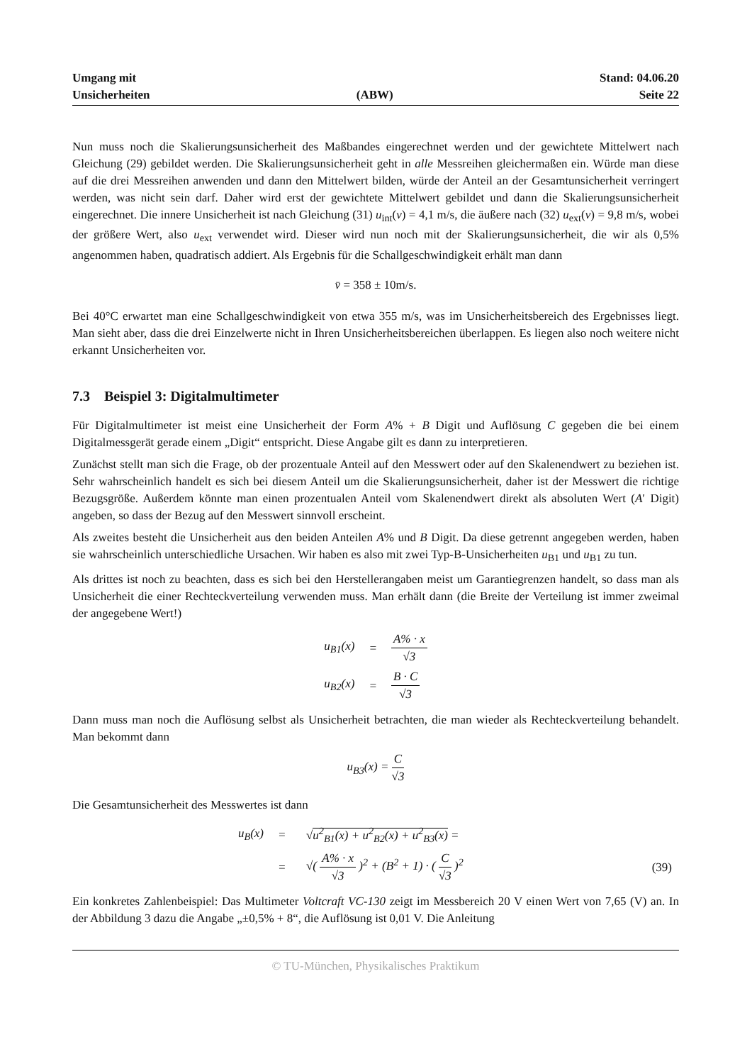Umgang mit
Unsicherheiten
(ABW)
Stand: 04.06.20
Seite 22
Nun muss noch die Skalierungsunsicherheit des Maßbandes eingerechnet werden und der gewichtete Mittelwert nach Gleichung (29) gebildet werden. Die Skalierungsunsicherheit geht in alle Messreihen gleichermaßen ein. Würde man diese auf die drei Messreihen anwenden und dann den Mittelwert bilden, würde der Anteil an der Gesamtunsicherheit verringert werden, was nicht sein darf. Daher wird erst der gewichtete Mittelwert gebildet und dann die Skalierungsunsicherheit eingerechnet. Die innere Unsicherheit ist nach Gleichung (31) u<sub>int</sub>(v) = 4,1 m/s, die äußere nach (32) u<sub>ext</sub>(v) = 9,8 m/s, wobei der größere Wert, also u<sub>ext</sub> verwendet wird. Dieser wird nun noch mit der Skalierungsunsicherheit, die wir als 0,5% angenommen haben, quadratisch addiert. Als Ergebnis für die Schallgeschwindigkeit erhält man dann
v̄ = 358 ± 10m/s.
Bei 40°C erwartet man eine Schallgeschwindigkeit von etwa 355 m/s, was im Unsicherheitsbereich des Ergebnisses liegt. Man sieht aber, dass die drei Einzelwerte nicht in Ihren Unsicherheitsbereichen überlappen. Es liegen also noch weitere nicht erkannt Unsicherheiten vor.
7.3 Beispiel 3: Digitalmultimeter
Für Digitalmultimeter ist meist eine Unsicherheit der Form A% + B Digit und Auflösung C gegeben die bei einem Digitalmessgerät gerade einem „Digit“ entspricht. Diese Angabe gilt es dann zu interpretieren.
Zunächst stellt man sich die Frage, ob der prozentuale Anteil auf den Messwert oder auf den Skalenendwert zu beziehen ist. Sehr wahrscheinlich handelt es sich bei diesem Anteil um die Skalierungsunsicherheit, daher ist der Messwert die richtige Bezugsgröße. Außerdem könnte man einen prozentualen Anteil vom Skalenendwert direkt als absoluten Wert (A′ Digit) angeben, so dass der Bezug auf den Messwert sinnvoll erscheint.
Als zweites besteht die Unsicherheit aus den beiden Anteilen A% und B Digit. Da diese getrennt angegeben werden, haben sie wahrscheinlich unterschiedliche Ursachen. Wir haben es also mit zwei Typ-B-Unsicherheiten u<sub>B1</sub> und u<sub>B1</sub> zu tun.
Als drittes ist noch zu beachten, dass es sich bei den Herstellerangaben meist um Garantiegrenzen handelt, so dass man als Unsicherheit die einer Rechteckverteilung verwenden muss. Man erhält dann (die Breite der Verteilung ist immer zweimal der angegebene Wert!)
| u<sub>B1</sub>(x) | = | A% · x √3 |
| u<sub>B2</sub>(x) | = | B · C √3 |
Dann muss man noch die Auflösung selbst als Unsicherheit betrachten, die man wieder als Rechteckverteilung behandelt. Man bekommt dann
u<sub>B3</sub>(x) = C √3
Die Gesamtunsicherheit des Messwertes ist dann
| u<sub>B</sub>(x) | = | √ u<sup>2</sup><sub>B1</sub>(x) + u<sup>2</sup><sub>B2</sub>(x) + u<sup>2</sup><sub>B3</sub>(x) = | |
| | = | √( A% · x √3 )<sup>2</sup> + (B<sup>2</sup> + 1) · ( C √3 )<sup>2</sup> | (39) |
Ein konkretes Zahlenbeispiel: Das Multimeter Voltcraft VC-130 zeigt im Messbereich 20 V einen Wert von 7,65 (V) an. In der Abbildung 3 dazu die Angabe „±0,5% + 8“, die Auflösung ist 0,01 V. Die Anleitung
© TU-München, Physikalisches Praktikum